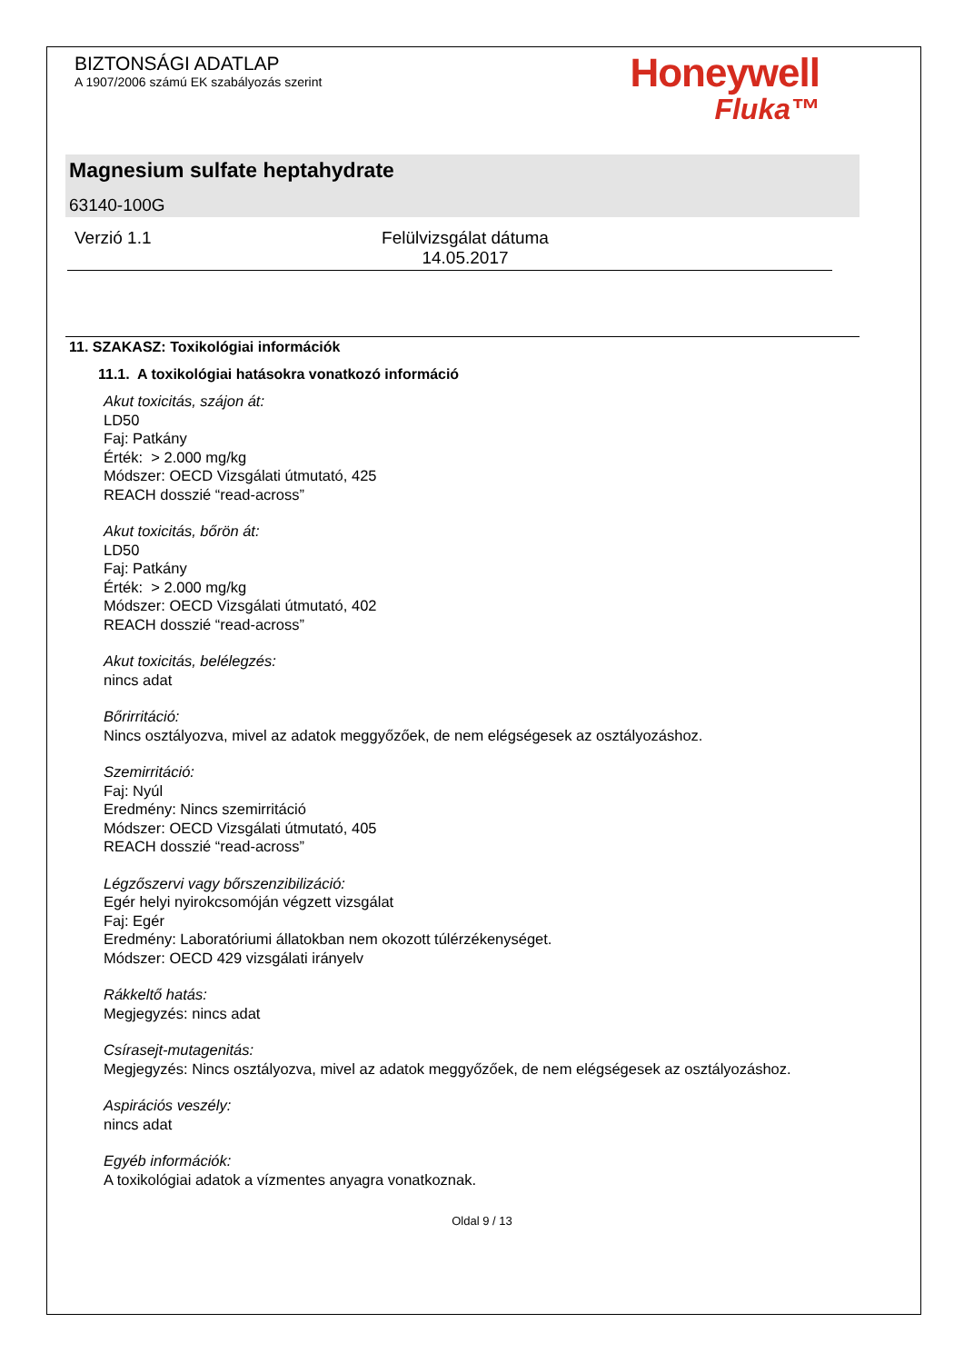BIZTONSÁGI ADATLAP
A 1907/2006 számú EK szabályozás szerint
Honeywell
Fluka™
Magnesium sulfate heptahydrate
63140-100G
Verzió 1.1 Felülvizsgálat dátuma
14.05.2017
11. SZAKASZ: Toxikológiai információk
11.1. A toxikológiai hatásokra vonatkozó információ
Akut toxicitás, szájon át:
LD50
Faj: Patkány
Érték: > 2.000 mg/kg
Módszer: OECD Vizsgálati útmutató, 425
REACH dosszié “read-across”
Akut toxicitás, bőrön át:
LD50
Faj: Patkány
Érték: > 2.000 mg/kg
Módszer: OECD Vizsgálati útmutató, 402
REACH dosszié “read-across”
Akut toxicitás, belélegzés:
nincs adat
Bőrirritáció:
Nincs osztályozva, mivel az adatok meggyőzőek, de nem elégségesek az osztályozáshoz.
Szemirritáció:
Faj: Nyúl
Eredmény: Nincs szemirritáció
Módszer: OECD Vizsgálati útmutató, 405
REACH dosszié “read-across”
Légzőszervi vagy bőrszenzibilizáció:
Egér helyi nyirokcsomóján végzett vizsgálat
Faj: Egér
Eredmény: Laboratóriumi állatokban nem okozott túlérzékenységet.
Módszer: OECD 429 vizsgálati irányelv
Rákkeltő hatás:
Megjegyzés: nincs adat
Csírasejt-mutagenitás:
Megjegyzés: Nincs osztályozva, mivel az adatok meggyőzőek, de nem elégségesek az osztályozáshoz.
Aspirációs veszély:
nincs adat
Egyéb információk:
A toxikológiai adatok a vízmentes anyagra vonatkoznak.
Oldal 9 / 13